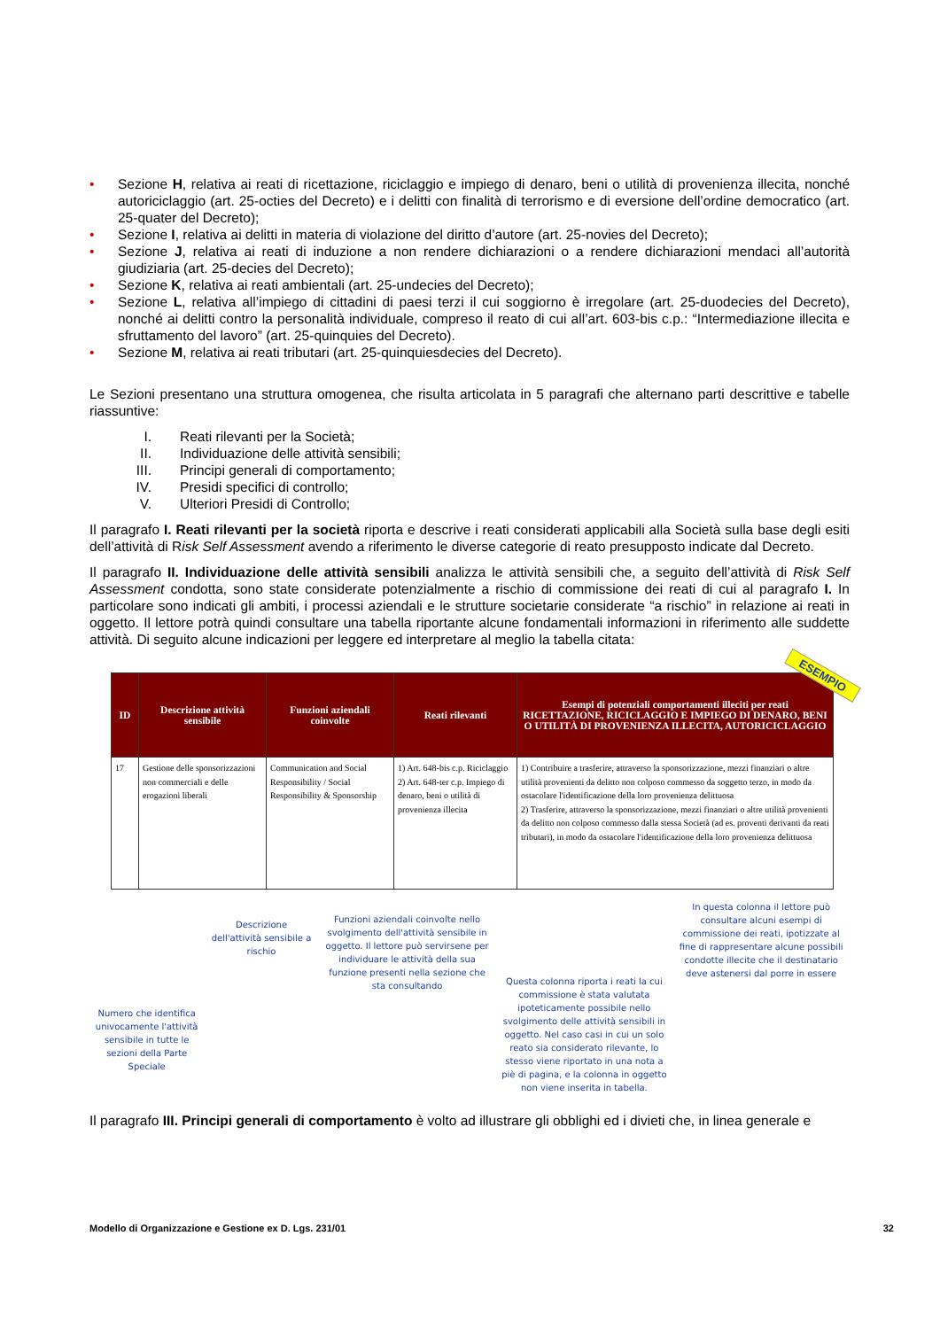• Sezione H, relativa ai reati di ricettazione, riciclaggio e impiego di denaro, beni o utilità di provenienza illecita, nonché autoriciclaggio (art. 25-octies del Decreto) e i delitti con finalità di terrorismo e di eversione dell’ordine democratico (art. 25-quater del Decreto);
• Sezione I, relativa ai delitti in materia di violazione del diritto d’autore (art. 25-novies del Decreto);
• Sezione J, relativa ai reati di induzione a non rendere dichiarazioni o a rendere dichiarazioni mendaci all’autorità giudiziaria (art. 25-decies del Decreto);
• Sezione K, relativa ai reati ambientali (art. 25-undecies del Decreto);
• Sezione L, relativa all’impiego di cittadini di paesi terzi il cui soggiorno è irregolare (art. 25-duodecies del Decreto), nonché ai delitti contro la personalità individuale, compreso il reato di cui all’art. 603-bis c.p.: “Intermediazione illecita e sfruttamento del lavoro” (art. 25-quinquies del Decreto).
• Sezione M, relativa ai reati tributari (art. 25-quinquiesdecies del Decreto).
Le Sezioni presentano una struttura omogenea, che risulta articolata in 5 paragrafi che alternano parti descrittive e tabelle riassuntive:
I. Reati rilevanti per la Società;
II. Individuazione delle attività sensibili;
III. Principi generali di comportamento;
IV. Presidi specifici di controllo;
V. Ulteriori Presidi di Controllo;
Il paragrafo I. Reati rilevanti per la società riporta e descrive i reati considerati applicabili alla Società sulla base degli esiti dell’attività di Risk Self Assessment avendo a riferimento le diverse categorie di reato presupposto indicate dal Decreto.
Il paragrafo II. Individuazione delle attività sensibili analizza le attività sensibili che, a seguito dell’attività di Risk Self Assessment condotta, sono state considerate potenzialmente a rischio di commissione dei reati di cui al paragrafo I. In particolare sono indicati gli ambiti, i processi aziendali e le strutture societarie considerate “a rischio” in relazione ai reati in oggetto. Il lettore potrà quindi consultare una tabella riportante alcune fondamentali informazioni in riferimento alle suddette attività. Di seguito alcune indicazioni per leggere ed interpretare al meglio la tabella citata:
ESEMPIO
| ID | Descrizione attività sensibile | Funzioni aziendali coinvolte | Reati rilevanti | Esempi di potenziali comportamenti illeciti per reati RICETTAZIONE, RICICLAGGIO E IMPIEGO DI DENARO, BENI O UTILITÀ DI PROVENIENZA ILLECITA, AUTORICICLAGGIO |
| --- | --- | --- | --- | --- |
| 17 | Gestione delle sponsorizzazioni non commerciali e delle erogazioni liberali | Communication and Social Responsibility / Social Responsibility & Sponsorship | 1) Art. 648-bis c.p. Riciclaggio 2) Art. 648-ter c.p. Impiego di denaro, beni o utilità di provenienza illecita | 1) Contribuire a trasferire, attraverso la sponsorizzazione, mezzi finanziari o altre utilità provenienti da delitto non colposo commesso da soggetto terzo, in modo da ostacolare l'identificazione della loro provenienza delittuosa 2) Trasferire, attraverso la sponsorizzazione, mezzi finanziari o altre utilità provenienti da delitto non colposo commesso dalla stessa Società (ad es. proventi derivanti da reati tributari), in modo da ostacolare l'identificazione della loro provenienza delittuosa |
Numero che identifica univocamente l'attività sensibile in tutte le sezioni della Parte Speciale
Descrizione dell'attività sensibile a rischio
Funzioni aziendali coinvolte nello svolgimento dell'attività sensibile in oggetto. Il lettore può servirsene per individuare le attività della sua funzione presenti nella sezione che sta consultando
Questa colonna riporta i reati la cui commissione è stata valutata ipoteticamente possibile nello svolgimento delle attività sensibili in oggetto. Nel caso casi in cui un solo reato sia considerato rilevante, lo stesso viene riportato in una nota a piè di pagina, e la colonna in oggetto non viene inserita in tabella.
In questa colonna il lettore può consultare alcuni esempi di commissione dei reati, ipotizzate al fine di rappresentare alcune possibili condotte illecite che il destinatario deve astenersi dal porre in essere
Il paragrafo III. Principi generali di comportamento è volto ad illustrare gli obblighi ed i divieti che, in linea generale e
Modello di Organizzazione e Gestione ex D. Lgs. 231/01 32